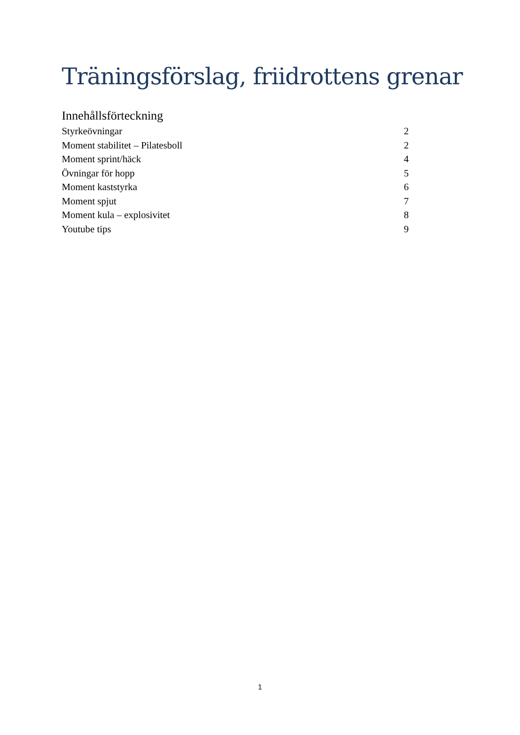Träningsförslag, friidrottens grenar
Innehållsförteckning
Styrkeövningar 2
Moment stabilitet – Pilatesboll 2
Moment sprint/häck 4
Övningar för hopp 5
Moment kaststyrka 6
Moment spjut 7
Moment kula – explosivitet 8
Youtube tips 9
1